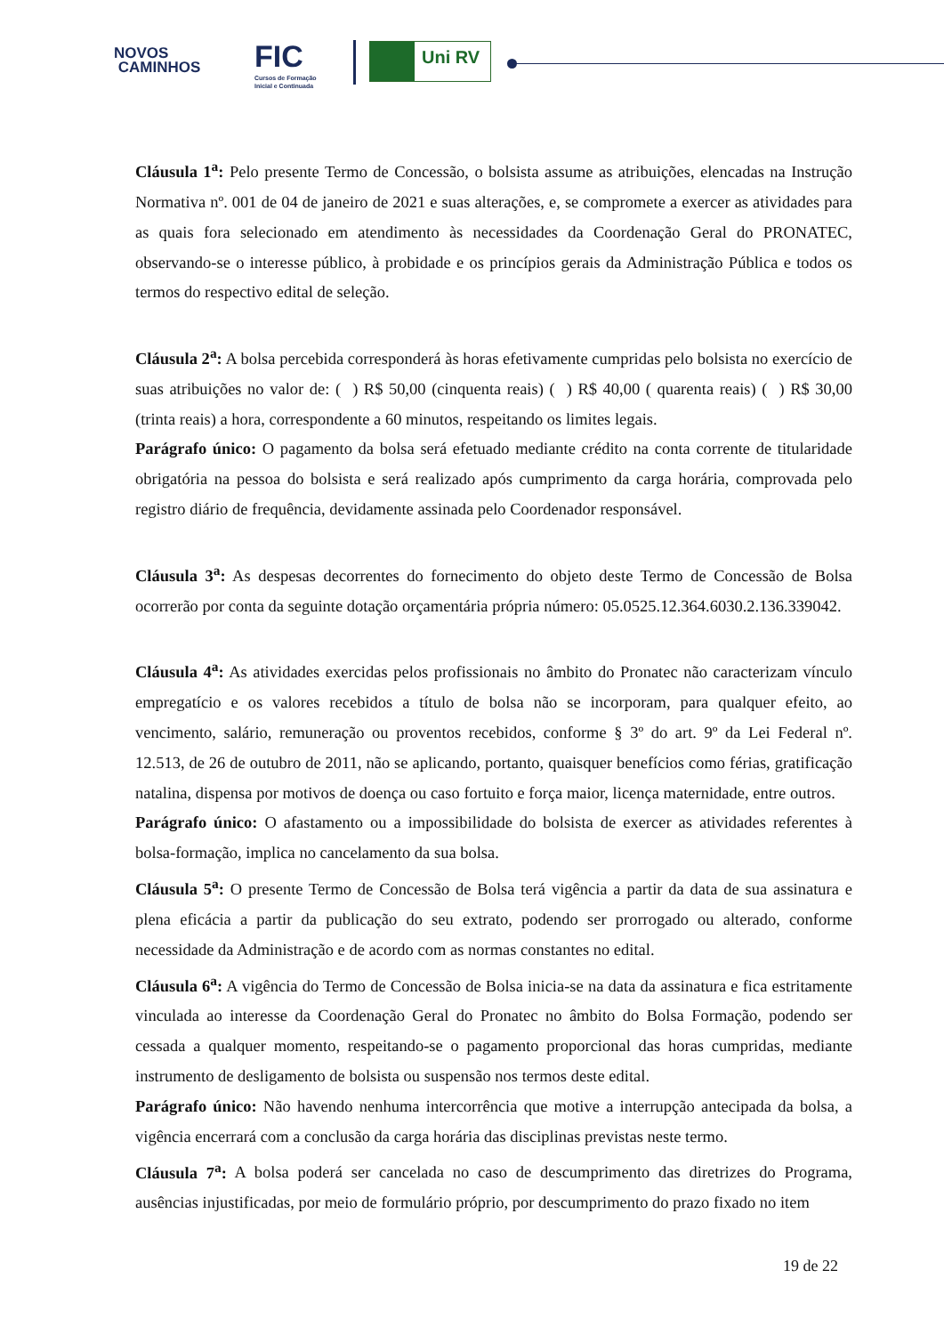NOVOS
CAMINHOS
FIC
Cursos de Formação
Inicial e Continuada
Uni RV
Cláusula 1<sup>a</sup>: Pelo presente Termo de Concessão, o bolsista assume as atribuições, elencadas na Instrução Normativa nº. 001 de 04 de janeiro de 2021 e suas alterações, e, se compromete a exercer as atividades para as quais fora selecionado em atendimento às necessidades da Coordenação Geral do PRONATEC, observando-se o interesse público, à probidade e os princípios gerais da Administração Pública e todos os termos do respectivo edital de seleção.
Cláusula 2<sup>a</sup>: A bolsa percebida corresponderá às horas efetivamente cumpridas pelo bolsista no exercício de suas atribuições no valor de: ( ) R$ 50,00 (cinquenta reais) ( ) R$ 40,00 ( quarenta reais) ( ) R$ 30,00 (trinta reais) a hora, correspondente a 60 minutos, respeitando os limites legais.
Parágrafo único: O pagamento da bolsa será efetuado mediante crédito na conta corrente de titularidade obrigatória na pessoa do bolsista e será realizado após cumprimento da carga horária, comprovada pelo registro diário de frequência, devidamente assinada pelo Coordenador responsável.
Cláusula 3<sup>a</sup>: As despesas decorrentes do fornecimento do objeto deste Termo de Concessão de Bolsa ocorrerão por conta da seguinte dotação orçamentária própria número: 05.0525.12.364.6030.2.136.339042.
Cláusula 4<sup>a</sup>: As atividades exercidas pelos profissionais no âmbito do Pronatec não caracterizam vínculo empregatício e os valores recebidos a título de bolsa não se incorporam, para qualquer efeito, ao vencimento, salário, remuneração ou proventos recebidos, conforme § 3º do art. 9º da Lei Federal nº. 12.513, de 26 de outubro de 2011, não se aplicando, portanto, quaisquer benefícios como férias, gratificação natalina, dispensa por motivos de doença ou caso fortuito e força maior, licença maternidade, entre outros.
Parágrafo único: O afastamento ou a impossibilidade do bolsista de exercer as atividades referentes à bolsa-formação, implica no cancelamento da sua bolsa.
Cláusula 5<sup>a</sup>: O presente Termo de Concessão de Bolsa terá vigência a partir da data de sua assinatura e plena eficácia a partir da publicação do seu extrato, podendo ser prorrogado ou alterado, conforme necessidade da Administração e de acordo com as normas constantes no edital.
Cláusula 6<sup>a</sup>: A vigência do Termo de Concessão de Bolsa inicia-se na data da assinatura e fica estritamente vinculada ao interesse da Coordenação Geral do Pronatec no âmbito do Bolsa Formação, podendo ser cessada a qualquer momento, respeitando-se o pagamento proporcional das horas cumpridas, mediante instrumento de desligamento de bolsista ou suspensão nos termos deste edital.
Parágrafo único: Não havendo nenhuma intercorrência que motive a interrupção antecipada da bolsa, a vigência encerrará com a conclusão da carga horária das disciplinas previstas neste termo.
Cláusula 7<sup>a</sup>: A bolsa poderá ser cancelada no caso de descumprimento das diretrizes do Programa, ausências injustificadas, por meio de formulário próprio, por descumprimento do prazo fixado no item
19 de 22